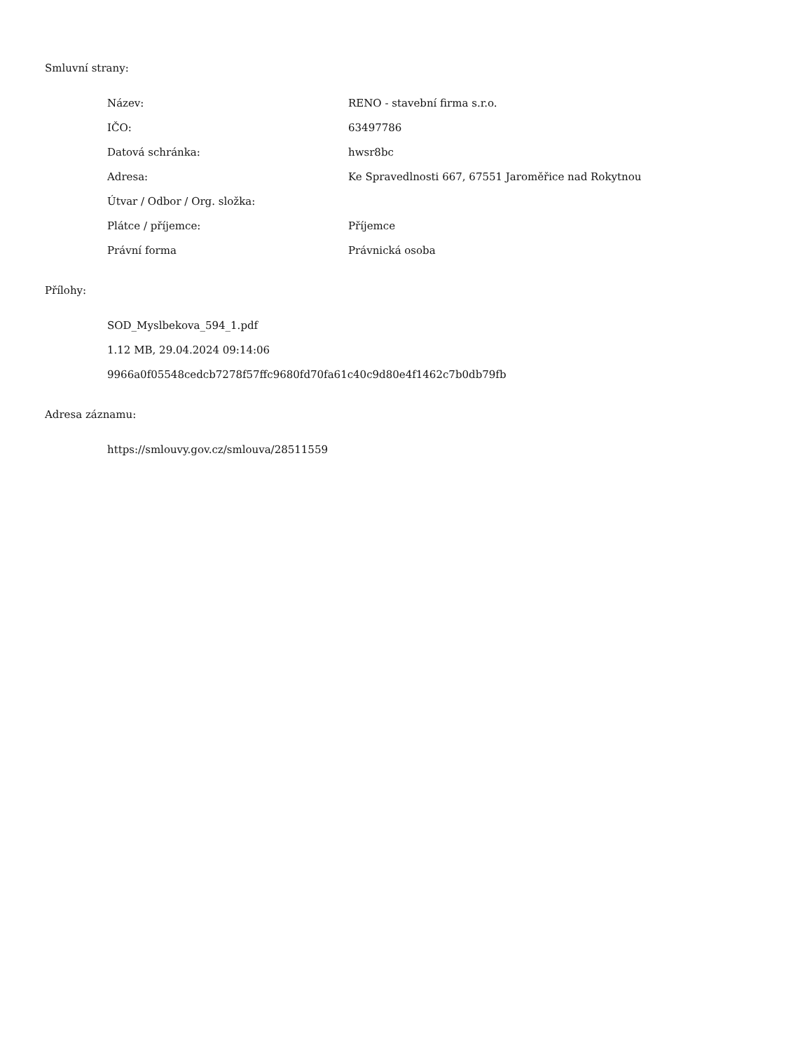Smluvní strany:
| Název: | RENO - stavební firma s.r.o. |
| IČO: | 63497786 |
| Datová schránka: | hwsr8bc |
| Adresa: | Ke Spravedlnosti 667, 67551 Jaroměřice nad Rokytnou |
| Útvar / Odbor / Org. složka: | |
| Plátce / příjemce: | Příjemce |
| Právní forma | Právnická osoba |
Přílohy:
SOD_Myslbekova_594_1.pdf
1.12 MB, 29.04.2024 09:14:06
9966a0f05548cedcb7278f57ffc9680fd70fa61c40c9d80e4f1462c7b0db79fb
Adresa záznamu:
https://smlouvy.gov.cz/smlouva/28511559